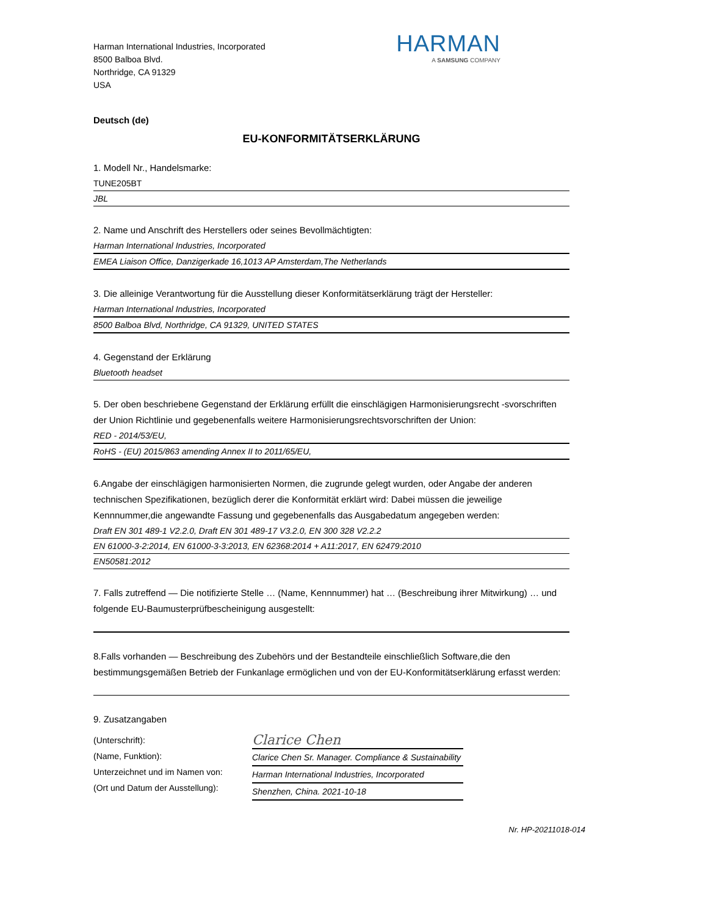Harman International Industries, Incorporated
8500 Balboa Blvd.
Northridge, CA 91329
USA
HARMAN
A SAMSUNG COMPANY
Deutsch (de)
EU-KONFORMITÄTSERKLÄRUNG
1. Modell Nr., Handelsmarke:
TUNE205BT
JBL
2. Name und Anschrift des Herstellers oder seines Bevollmächtigten:
Harman International Industries, Incorporated
EMEA Liaison Office, Danzigerkade 16,1013 AP Amsterdam,The Netherlands
3. Die alleinige Verantwortung für die Ausstellung dieser Konformitätserklärung trägt der Hersteller:
Harman International Industries, Incorporated
8500 Balboa Blvd, Northridge, CA 91329, UNITED STATES
4. Gegenstand der Erklärung
Bluetooth headset
5. Der oben beschriebene Gegenstand der Erklärung erfüllt die einschlägigen Harmonisierungsrecht -svorschriften der Union Richtlinie und gegebenenfalls weitere Harmonisierungsrechtsvorschriften der Union:
RED - 2014/53/EU,
RoHS - (EU) 2015/863 amending Annex II to 2011/65/EU,
6.Angabe der einschlägigen harmonisierten Normen, die zugrunde gelegt wurden, oder Angabe der anderen technischen Spezifikationen, bezüglich derer die Konformität erklärt wird: Dabei müssen die jeweilige Kennnummer,die angewandte Fassung und gegebenenfalls das Ausgabedatum angegeben werden:
Draft EN 301 489-1 V2.2.0, Draft EN 301 489-17 V3.2.0, EN 300 328 V2.2.2
EN 61000-3-2:2014, EN 61000-3-3:2013, EN 62368:2014 + A11:2017, EN 62479:2010
EN50581:2012
7. Falls zutreffend — Die notifizierte Stelle … (Name, Kennnummer) hat … (Beschreibung ihrer Mitwirkung) … und folgende EU-Baumusterprüfbescheinigung ausgestellt:
8.Falls vorhanden — Beschreibung des Zubehörs und der Bestandteile einschließlich Software,die den bestimmungsgemäßen Betrieb der Funkanlage ermöglichen und von der EU-Konformitätserklärung erfasst werden:
9. Zusatzangaben
(Unterschrift):
(Name, Funktion):
Unterzeichnet und im Namen von:
(Ort und Datum der Ausstellung):
Clarice Chen
Clarice Chen Sr. Manager. Compliance & Sustainability
Harman International Industries, Incorporated
Shenzhen, China. 2021-10-18
Nr. HP-20211018-014